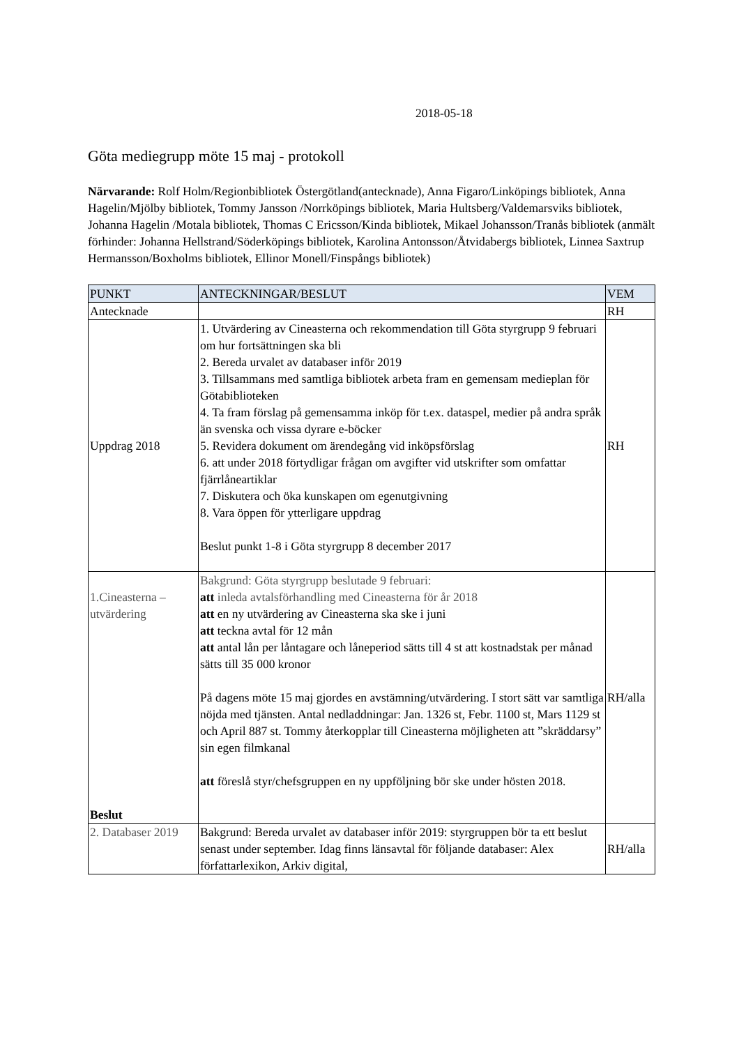2018-05-18
Göta mediegrupp möte 15 maj - protokoll
Närvarande: Rolf Holm/Regionbibliotek Östergötland(antecknade), Anna Figaro/Linköpings bibliotek, Anna Hagelin/Mjölby bibliotek, Tommy Jansson /Norrköpings bibliotek, Maria Hultsberg/Valdemarsviks bibliotek, Johanna Hagelin /Motala bibliotek, Thomas C Ericsson/Kinda bibliotek, Mikael Johansson/Tranås bibliotek (anmält förhinder: Johanna Hellstrand/Söderköpings bibliotek, Karolina Antonsson/Åtvidabergs bibliotek, Linnea Saxtrup Hermansson/Boxholms bibliotek, Ellinor Monell/Finspångs bibliotek)
| PUNKT | ANTECKNINGAR/BESLUT | VEM |
| --- | --- | --- |
| Antecknade | | RH |
| Uppdrag 2018 | 1. Utvärdering av Cineasterna och rekommendation till Göta styrgrupp 9 februari om hur fortsättningen ska bli 2. Bereda urvalet av databaser inför 2019 3. Tillsammans med samtliga bibliotek arbeta fram en gemensam medieplan för Götabiblioteken 4. Ta fram förslag på gemensamma inköp för t.ex. dataspel, medier på andra språk än svenska och vissa dyrare e-böcker 5. Revidera dokument om ärendegång vid inköpsförslag 6. att under 2018 förtydligar frågan om avgifter vid utskrifter som omfattar fjärrlåneartiklar 7. Diskutera och öka kunskapen om egenutgivning 8. Vara öppen för ytterligare uppdrag Beslut punkt 1-8 i Göta styrgrupp 8 december 2017 | RH |
| 1.Cineasterna – utvärdering Beslut | Bakgrund: Göta styrgrupp beslutade 9 februari: att inleda avtalsförhandling med Cineasterna för år 2018 att en ny utvärdering av Cineasterna ska ske i juni att teckna avtal för 12 mån att antal lån per låntagare och låneperiod sätts till 4 st att kostnadstak per månad sätts till 35 000 kronor På dagens möte 15 maj gjordes en avstämning/utvärdering. I stort sätt var samtliga nöjda med tjänsten. Antal nedladdningar: Jan. 1326 st, Febr. 1100 st, Mars 1129 st och April 887 st. Tommy återkopplar till Cineasterna möjligheten att ”skräddarsy” sin egen filmkanal att föreslå styr/chefsgruppen en ny uppföljning bör ske under hösten 2018. | RH/alla |
| 2. Databaser 2019 | Bakgrund: Bereda urvalet av databaser inför 2019: styrgruppen bör ta ett beslut senast under september. Idag finns länsavtal för följande databaser: Alex författarlexikon, Arkiv digital, | RH/alla |